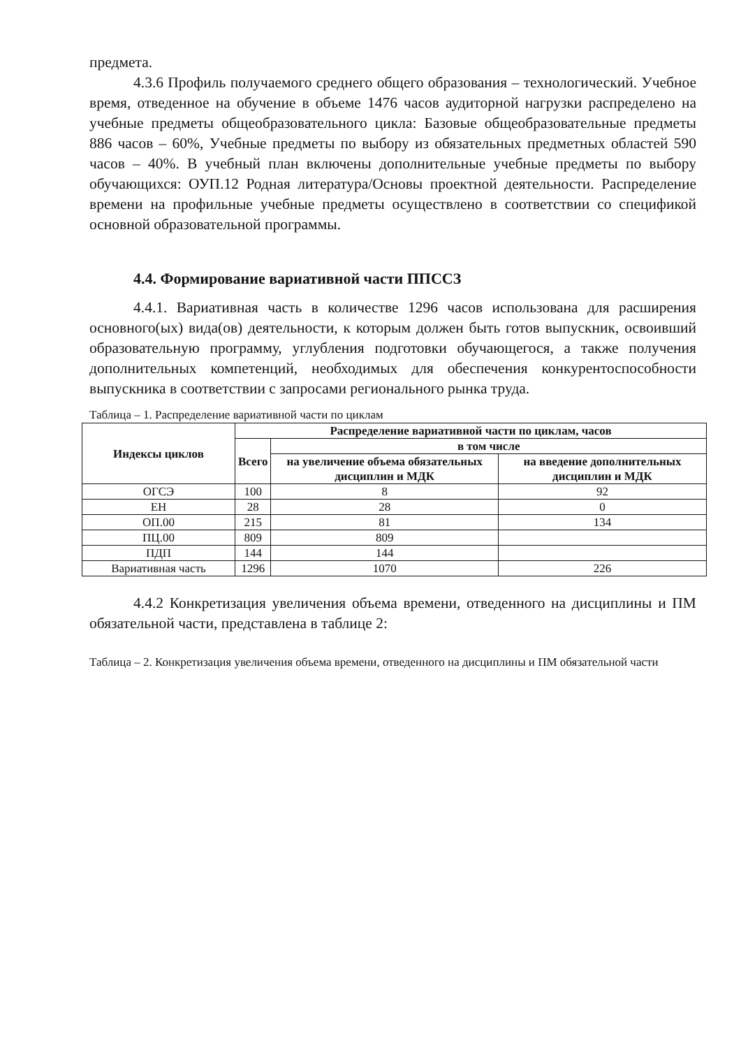предмета.
4.3.6 Профиль получаемого среднего общего образования – технологический. Учебное время, отведенное на обучение в объеме 1476 часов аудиторной нагрузки распределено на учебные предметы общеобразовательного цикла: Базовые общеобразовательные предметы 886 часов – 60%, Учебные предметы по выбору из обязательных предметных областей 590 часов – 40%. В учебный план включены дополнительные учебные предметы по выбору обучающихся: ОУП.12 Родная литература/Основы проектной деятельности. Распределение времени на профильные учебные предметы осуществлено в соответствии со спецификой основной образовательной программы.
4.4. Формирование вариативной части ППССЗ
4.4.1. Вариативная часть в количестве 1296 часов использована для расширения основного(ых) вида(ов) деятельности, к которым должен быть готов выпускник, освоивший образовательную программу, углубления подготовки обучающегося, а также получения дополнительных компетенций, необходимых для обеспечения конкурентоспособности выпускника в соответствии с запросами регионального рынка труда.
Таблица – 1. Распределение вариативной части по циклам
| Индексы циклов | Распределение вариативной части по циклам, часов | | |
| --- | --- | --- | --- |
| | Всего | в том числе | |
| | | на увеличение объема обязательных дисциплин и МДК | на введение дополнительных дисциплин и МДК |
| ОГСЭ | 100 | 8 | 92 |
| ЕН | 28 | 28 | 0 |
| ОП.00 | 215 | 81 | 134 |
| ПЦ.00 | 809 | 809 | |
| ПДП | 144 | 144 | |
| Вариативная часть | 1296 | 1070 | 226 |
4.4.2 Конкретизация увеличения объема времени, отведенного на дисциплины и ПМ обязательной части, представлена в таблице 2:
Таблица – 2. Конкретизация увеличения объема времени, отведенного на дисциплины и ПМ обязательной части